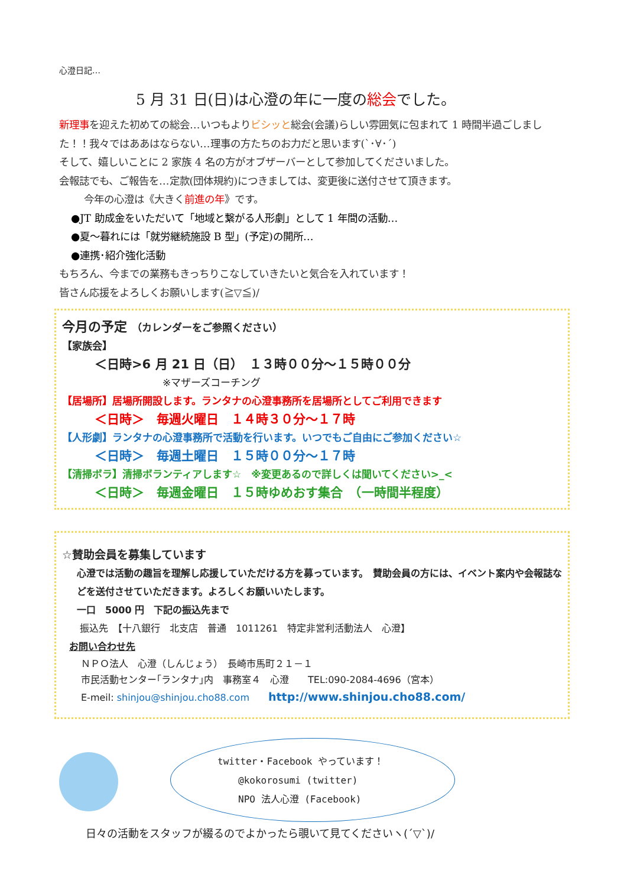心澄日記…
5 月 31 日(日)は心澄の年に一度の総会でした。
新理事を迎えた初めての総会…いつもよりビシッと総会(会議)らしい雰囲気に包まれて 1 時間半過ごしました！！我々ではああはならない…理事の方たちのお力だと思います(`･∀･´)
そして、嬉しいことに 2 家族 4 名の方がオブザーバーとして参加してくださいました。
会報誌でも、ご報告を…定款(団体規約)につきましては、変更後に送付させて頂きます。
今年の心澄は《大きく前進の年》です。
●JT 助成金をいただいて「地域と繋がる人形劇」として 1 年間の活動…
●夏～暮れには「就労継続施設 B 型」(予定)の開所…
●連携･紹介強化活動
もちろん、今までの業務もきっちりこなしていきたいと気合を入れています！
皆さん応援をよろしくお願いします(≧▽≦)/
今月の予定 （カレンダーをご参照ください）
【家族会】
＜日時>6 月 21 日（日）　１３時００分～１５時００分
※マザーズコーチング
【居場所】居場所開設します。ランタナの心澄事務所を居場所としてご利用できます
＜日時＞　毎週火曜日　１４時３０分～１７時
【人形劇】ランタナの心澄事務所で活動を行います。いつでもご自由にご参加ください☆
＜日時＞　毎週土曜日　１５時００分～１７時
【清掃ボラ】清掃ボランティアします☆　※変更あるので詳しくは聞いてください>_<
＜日時＞　毎週金曜日　１５時ゆめおす集合　（一時間半程度）
☆賛助会員を募集しています
心澄では活動の趣旨を理解し応援していただける方を募っています。　賛助会員の方には、イベント案内や会報誌などを送付させていただきます。よろしくお願いいたします。
一口　5000 円　下記の振込先まで
振込先　【十八銀行　北支店　普通　1011261　特定非営利活動法人　心澄】
お問い合わせ先
ＮＰＯ法人　心澄（しんじょう）　長崎市馬町２１－１
市民活動センター｢ランタナ｣内　事務室４　心澄　　TEL:090-2084-4696（宮本）
E-meil: shinjou@shinjou.cho88.com　　http://www.shinjou.cho88.com/
twitter・Facebook やっています！
@kokorosumi (twitter)
NPO 法人心澄 (Facebook)
日々の活動をスタッフが綴るのでよかったら覗いて見てくださいヽ(´▽`)/